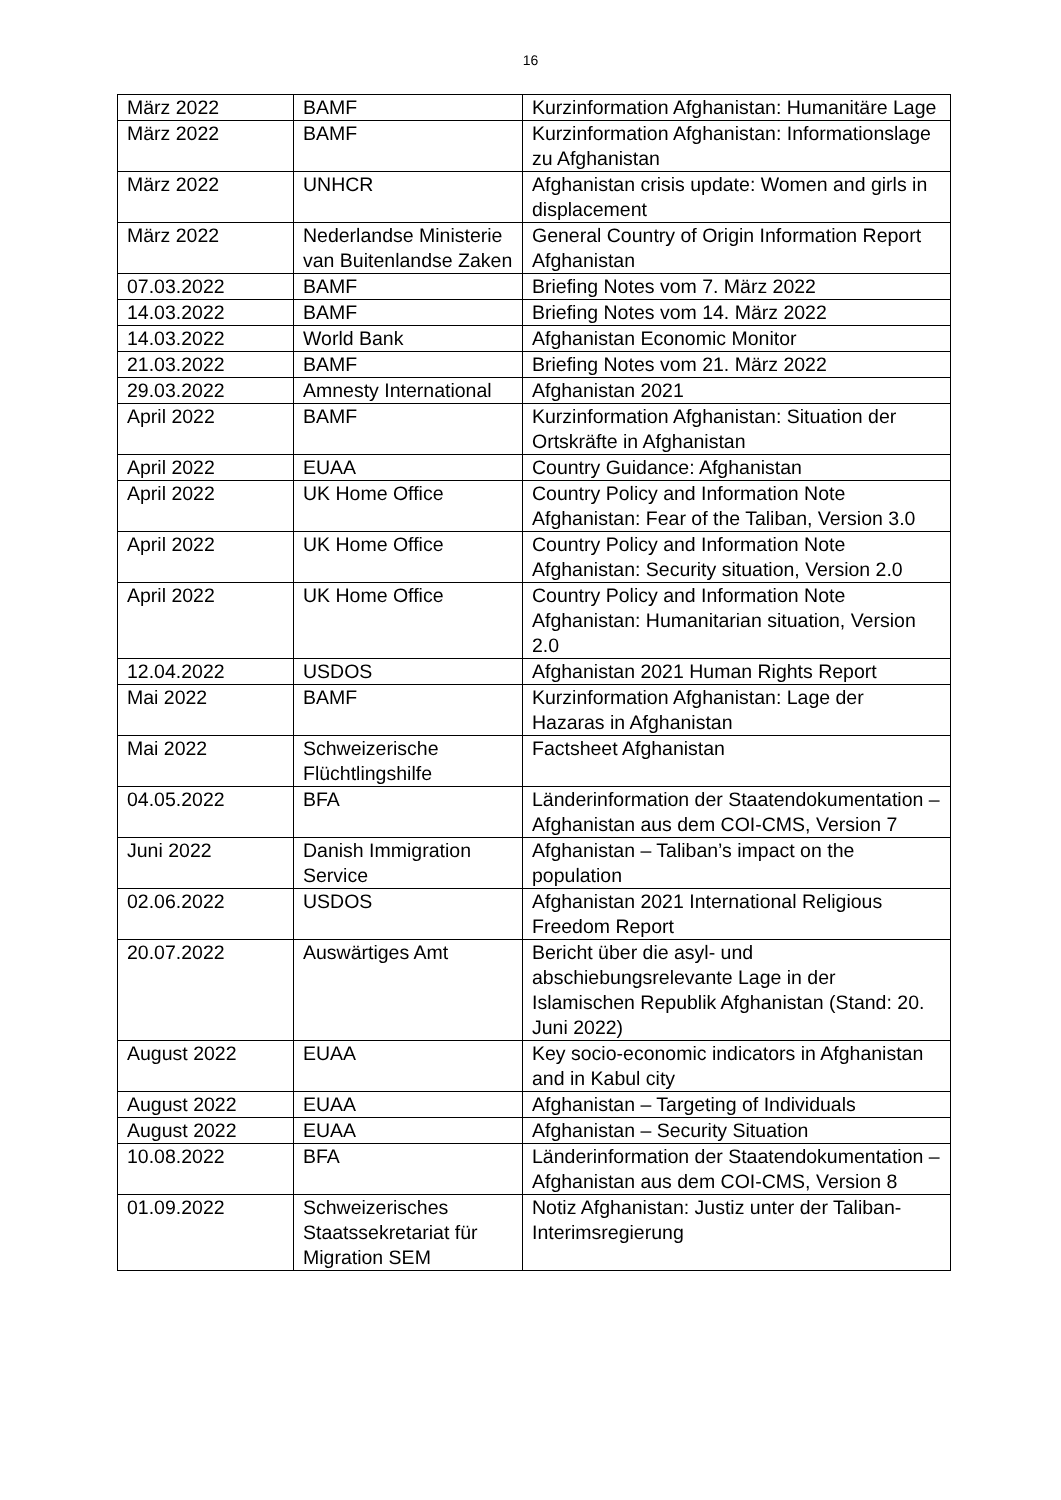16
| März 2022 | BAMF | Kurzinformation Afghanistan: Humanitäre Lage |
| März 2022 | BAMF | Kurzinformation Afghanistan: Informationslage zu Afghanistan |
| März 2022 | UNHCR | Afghanistan crisis update: Women and girls in displacement |
| März 2022 | Nederlandse Ministerie van Buitenlandse Zaken | General Country of Origin Information Report Afghanistan |
| 07.03.2022 | BAMF | Briefing Notes vom 7. März 2022 |
| 14.03.2022 | BAMF | Briefing Notes vom 14. März 2022 |
| 14.03.2022 | World Bank | Afghanistan Economic Monitor |
| 21.03.2022 | BAMF | Briefing Notes vom 21. März 2022 |
| 29.03.2022 | Amnesty International | Afghanistan 2021 |
| April 2022 | BAMF | Kurzinformation Afghanistan: Situation der Ortskräfte in Afghanistan |
| April 2022 | EUAA | Country Guidance: Afghanistan |
| April 2022 | UK Home Office | Country Policy and Information Note Afghanistan: Fear of the Taliban, Version 3.0 |
| April 2022 | UK Home Office | Country Policy and Information Note Afghanistan: Security situation, Version 2.0 |
| April 2022 | UK Home Office | Country Policy and Information Note Afghanistan: Humanitarian situation, Version 2.0 |
| 12.04.2022 | USDOS | Afghanistan 2021 Human Rights Report |
| Mai 2022 | BAMF | Kurzinformation Afghanistan: Lage der Hazaras in Afghanistan |
| Mai 2022 | Schweizerische Flüchtlingshilfe | Factsheet Afghanistan |
| 04.05.2022 | BFA | Länderinformation der Staatendokumentation – Afghanistan aus dem COI-CMS, Version 7 |
| Juni 2022 | Danish Immigration Service | Afghanistan – Taliban’s impact on the population |
| 02.06.2022 | USDOS | Afghanistan 2021 International Religious Freedom Report |
| 20.07.2022 | Auswärtiges Amt | Bericht über die asyl- und abschiebungsrelevante Lage in der Islamischen Republik Afghanistan (Stand: 20. Juni 2022) |
| August 2022 | EUAA | Key socio-economic indicators in Afghanistan and in Kabul city |
| August 2022 | EUAA | Afghanistan – Targeting of Individuals |
| August 2022 | EUAA | Afghanistan – Security Situation |
| 10.08.2022 | BFA | Länderinformation der Staatendokumentation – Afghanistan aus dem COI-CMS, Version 8 |
| 01.09.2022 | Schweizerisches Staatssekretariat für Migration SEM | Notiz Afghanistan: Justiz unter der Taliban-Interimsregierung |